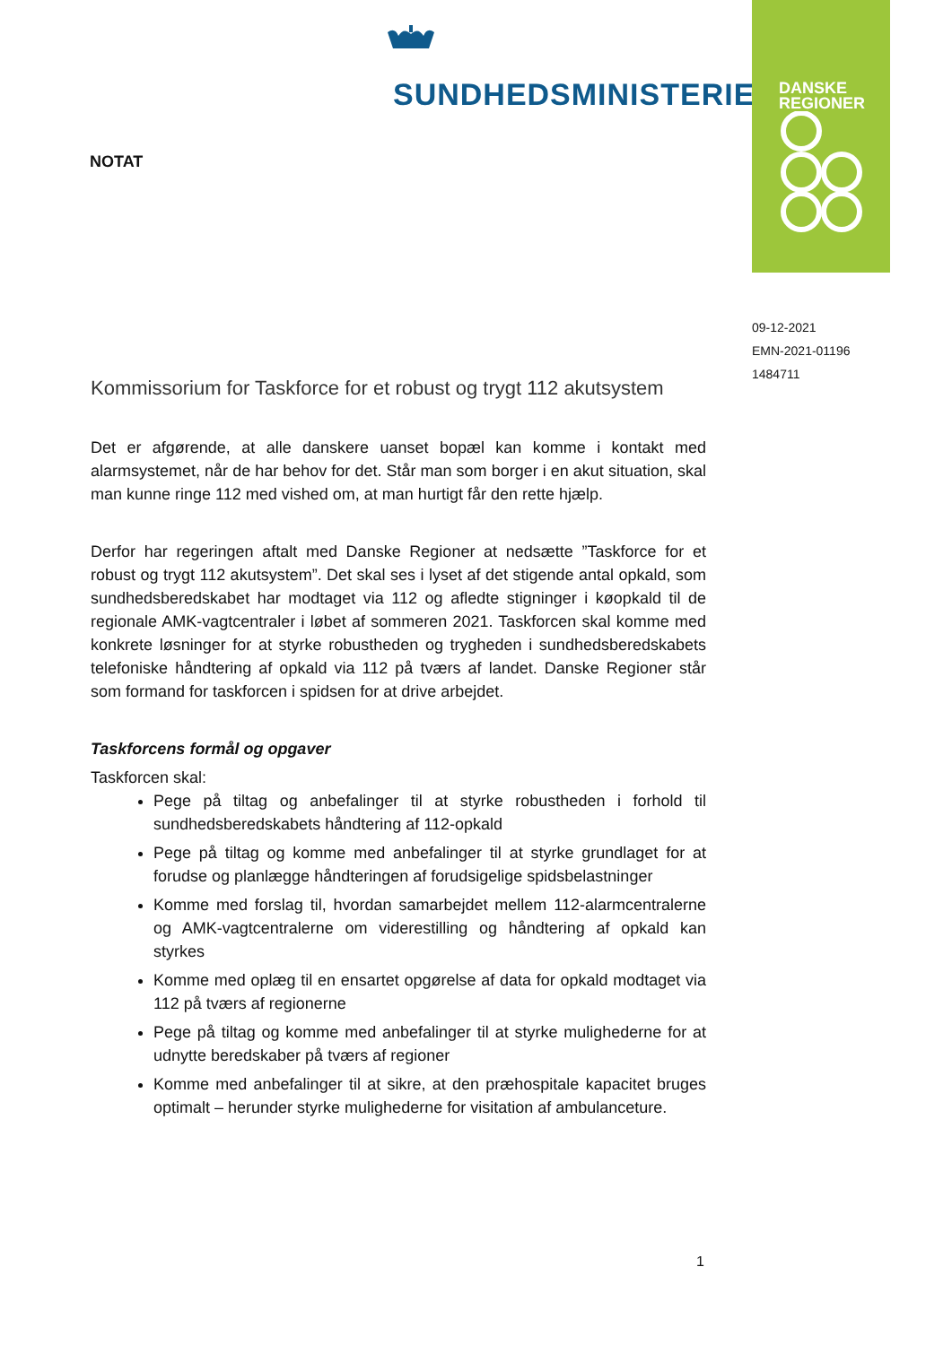SUNDHEDSMINISTERIET
DANSKE
REGIONER
NOTAT
09-12-2021
EMN-2021-01196
1484711
Kommissorium for Taskforce for et robust og trygt 112 akutsystem
Det er afgørende, at alle danskere uanset bopæl kan komme i kontakt med alarmsystemet, når de har behov for det. Står man som borger i en akut situation, skal man kunne ringe 112 med vished om, at man hurtigt får den rette hjælp.
Derfor har regeringen aftalt med Danske Regioner at nedsætte ”Taskforce for et robust og trygt 112 akutsystem”. Det skal ses i lyset af det stigende antal opkald, som sundhedsberedskabet har modtaget via 112 og afledte stigninger i køopkald til de regionale AMK-vagtcentraler i løbet af sommeren 2021. Taskforcen skal komme med konkrete løsninger for at styrke robustheden og trygheden i sundhedsberedskabets telefoniske håndtering af opkald via 112 på tværs af landet. Danske Regioner står som formand for taskforcen i spidsen for at drive arbejdet.
Taskforcens formål og opgaver
Taskforcen skal:
Pege på tiltag og anbefalinger til at styrke robustheden i forhold til sundhedsberedskabets håndtering af 112-opkald
Pege på tiltag og komme med anbefalinger til at styrke grundlaget for at forudse og planlægge håndteringen af forudsigelige spidsbelastninger
Komme med forslag til, hvordan samarbejdet mellem 112-alarmcentralerne og AMK-vagtcentralerne om viderestilling og håndtering af opkald kan styrkes
Komme med oplæg til en ensartet opgørelse af data for opkald modtaget via 112 på tværs af regionerne
Pege på tiltag og komme med anbefalinger til at styrke mulighederne for at udnytte beredskaber på tværs af regioner
Komme med anbefalinger til at sikre, at den præhospitale kapacitet bruges optimalt – herunder styrke mulighederne for visitation af ambulanceture.
1